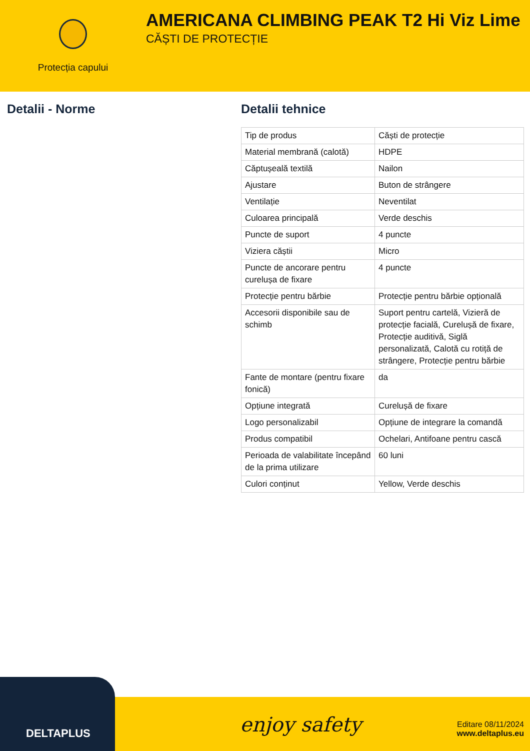Protecția capului
AMERICANA CLIMBING PEAK T2 Hi Viz Lime
CĂȘTI DE PROTECȚIE
Detalii - Norme Detalii tehnice
| Tip de produs | Căști de protecție |
| Material membrană (calotă) | HDPE |
| Căptușeală textilă | Nailon |
| Ajustare | Buton de strângere |
| Ventilație | Neventilat |
| Culoarea principală | Verde deschis |
| Puncte de suport | 4 puncte |
| Viziera căștii | Micro |
| Puncte de ancorare pentru curelușa de fixare | 4 puncte |
| Protecție pentru bărbie | Protecție pentru bărbie opțională |
| Accesorii disponibile sau de schimb | Suport pentru cartelă, Vizieră de protecție facială, Curelușă de fixare, Protecție auditivă, Siglă personalizată, Calotă cu rotiță de strângere, Protecție pentru bărbie |
| Fante de montare (pentru fixare fonică) | da |
| Opțiune integrată | Curelușă de fixare |
| Logo personalizabil | Opțiune de integrare la comandă |
| Produs compatibil | Ochelari, Antifoane pentru cască |
| Perioada de valabilitate începând de la prima utilizare | 60 luni |
| Culori conținut | Yellow, Verde deschis |
enjoy safety
Editare 08/11/2024
www.deltaplus.eu
DELTAPLUS